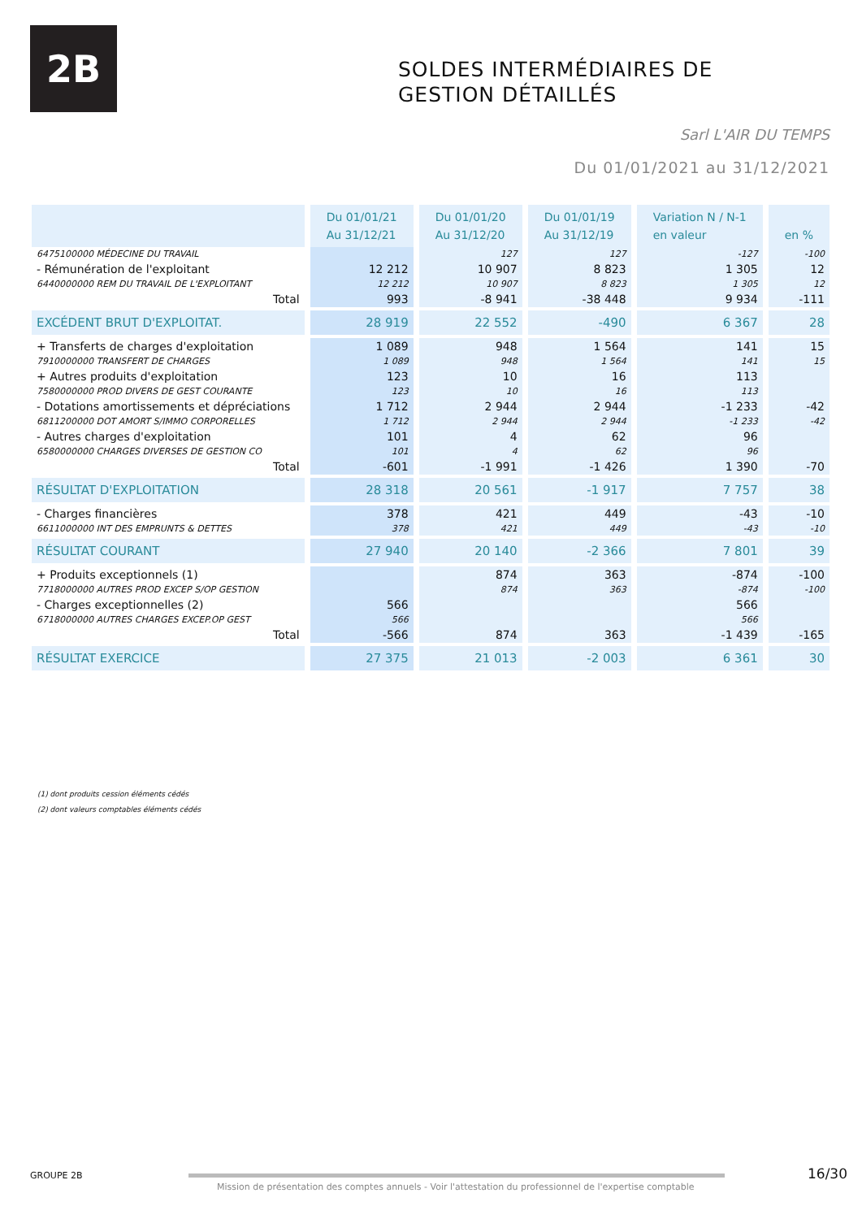2B
SOLDES INTERMÉDIAIRES DE
GESTION DÉTAILLÉS
Sarl L'AIR DU TEMPS
Du 01/01/2021 au 31/12/2021
| | Du 01/01/21 Au 31/12/21 | Du 01/01/20 Au 31/12/20 | Du 01/01/19 Au 31/12/19 | Variation N / N-1 en valeur | en % |
| --- | --- | --- | --- | --- | --- |
| 6475100000 MÉDECINE DU TRAVAIL | | 127 | 127 | -127 | -100 |
| - Rémunération de l'exploitant | 12 212 | 10 907 | 8 823 | 1 305 | 12 |
| 6440000000 REM DU TRAVAIL DE L'EXPLOITANT | 12 212 | 10 907 | 8 823 | 1 305 | 12 |
| Total | 993 | -8 941 | -38 448 | 9 934 | -111 |
| EXCÉDENT BRUT D'EXPLOITAT. | 28 919 | 22 552 | -490 | 6 367 | 28 |
| + Transferts de charges d'exploitation | 1 089 | 948 | 1 564 | 141 | 15 |
| 7910000000 TRANSFERT DE CHARGES | 1 089 | 948 | 1 564 | 141 | 15 |
| + Autres produits d'exploitation | 123 | 10 | 16 | 113 | |
| 7580000000 PROD DIVERS DE GEST COURANTE | 123 | 10 | 16 | 113 | |
| - Dotations amortissements et dépréciations | 1 712 | 2 944 | 2 944 | -1 233 | -42 |
| 6811200000 DOT AMORT S/IMMO CORPORELLES | 1 712 | 2 944 | 2 944 | -1 233 | -42 |
| - Autres charges d'exploitation | 101 | 4 | 62 | 96 | |
| 6580000000 CHARGES DIVERSES DE GESTION CO | 101 | 4 | 62 | 96 | |
| Total | -601 | -1 991 | -1 426 | 1 390 | -70 |
| RÉSULTAT D'EXPLOITATION | 28 318 | 20 561 | -1 917 | 7 757 | 38 |
| - Charges financières | 378 | 421 | 449 | -43 | -10 |
| 6611000000 INT DES EMPRUNTS & DETTES | 378 | 421 | 449 | -43 | -10 |
| RÉSULTAT COURANT | 27 940 | 20 140 | -2 366 | 7 801 | 39 |
| + Produits exceptionnels (1) | | 874 | 363 | -874 | -100 |
| 7718000000 AUTRES PROD EXCEP S/OP GESTION | | 874 | 363 | -874 | -100 |
| - Charges exceptionnelles (2) | 566 | | | 566 | |
| 6718000000 AUTRES CHARGES EXCEP.OP GEST | 566 | | | 566 | |
| Total | -566 | 874 | 363 | -1 439 | -165 |
| RÉSULTAT EXERCICE | 27 375 | 21 013 | -2 003 | 6 361 | 30 |
(1) dont produits cession éléments cédés
(2) dont valeurs comptables éléments cédés
GROUPE 2B
Mission de présentation des comptes annuels - Voir l'attestation du professionnel de l'expertise comptable
16/30